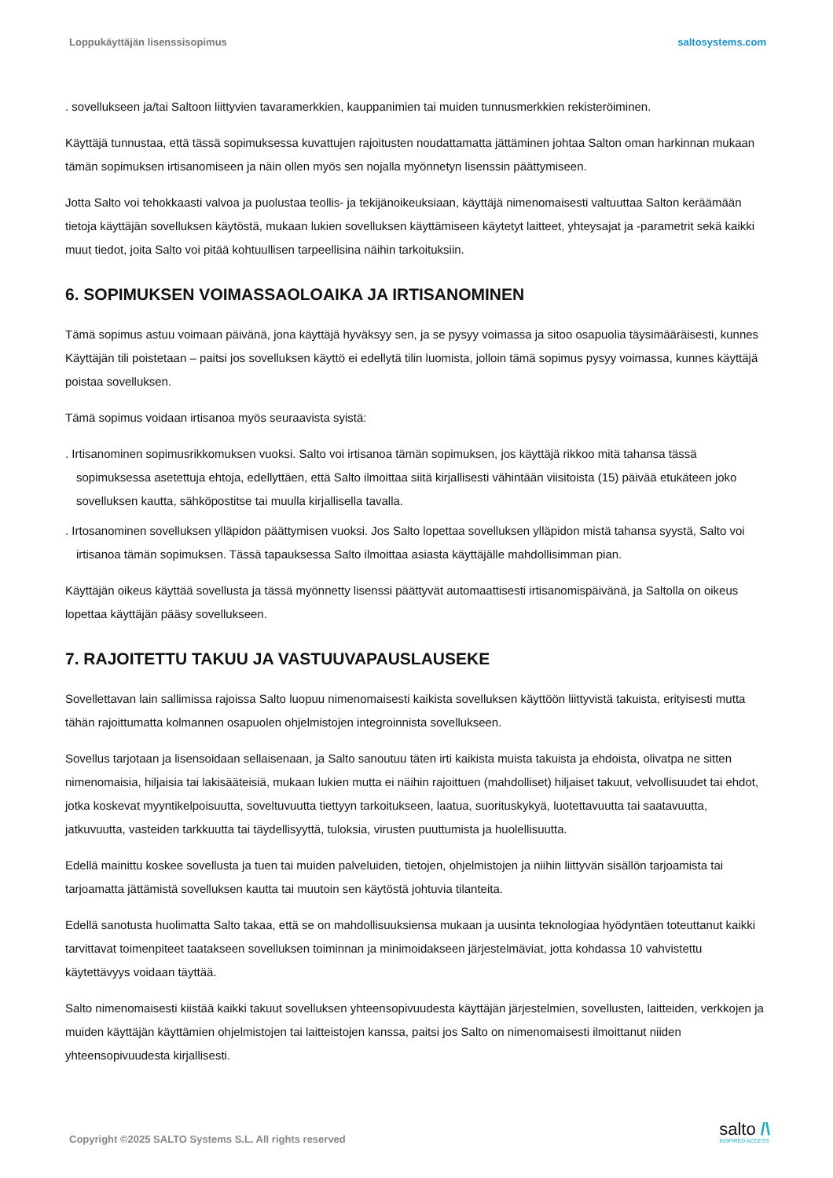Loppukäyttäjän lisenssisopimus saltosystems.com
. sovellukseen ja/tai Saltoon liittyvien tavaramerkkien, kauppanimien tai muiden tunnusmerkkien rekisteröiminen.
Käyttäjä tunnustaa, että tässä sopimuksessa kuvattujen rajoitusten noudattamatta jättäminen johtaa Salton oman harkinnan mukaan tämän sopimuksen irtisanomiseen ja näin ollen myös sen nojalla myönnetyn lisenssin päättymiseen.
Jotta Salto voi tehokkaasti valvoa ja puolustaa teollis- ja tekijänoikeuksiaan, käyttäjä nimenomaisesti valtuuttaa Salton keräämään tietoja käyttäjän sovelluksen käytöstä, mukaan lukien sovelluksen käyttämiseen käytetyt laitteet, yhteysajat ja -parametrit sekä kaikki muut tiedot, joita Salto voi pitää kohtuullisen tarpeellisina näihin tarkoituksiin.
6. SOPIMUKSEN VOIMASSAOLOAIKA JA IRTISANOMINEN
Tämä sopimus astuu voimaan päivänä, jona käyttäjä hyväksyy sen, ja se pysyy voimassa ja sitoo osapuolia täysimääräisesti, kunnes Käyttäjän tili poistetaan – paitsi jos sovelluksen käyttö ei edellytä tilin luomista, jolloin tämä sopimus pysyy voimassa, kunnes käyttäjä poistaa sovelluksen.
Tämä sopimus voidaan irtisanoa myös seuraavista syistä:
. Irtisanominen sopimusrikkomuksen vuoksi. Salto voi irtisanoa tämän sopimuksen, jos käyttäjä rikkoo mitä tahansa tässä sopimuksessa asetettuja ehtoja, edellyttäen, että Salto ilmoittaa siitä kirjallisesti vähintään viisitoista (15) päivää etukäteen joko sovelluksen kautta, sähköpostitse tai muulla kirjallisella tavalla.
. Irtosanominen sovelluksen ylläpidon päättymisen vuoksi. Jos Salto lopettaa sovelluksen ylläpidon mistä tahansa syystä, Salto voi irtisanoa tämän sopimuksen. Tässä tapauksessa Salto ilmoittaa asiasta käyttäjälle mahdollisimman pian.
Käyttäjän oikeus käyttää sovellusta ja tässä myönnetty lisenssi päättyvät automaattisesti irtisanomispäivänä, ja Saltolla on oikeus lopettaa käyttäjän pääsy sovellukseen.
7. RAJOITETTU TAKUU JA VASTUUVAPAUSLAUSEKE
Sovellettavan lain sallimissa rajoissa Salto luopuu nimenomaisesti kaikista sovelluksen käyttöön liittyvistä takuista, erityisesti mutta tähän rajoittumatta kolmannen osapuolen ohjelmistojen integroinnista sovellukseen.
Sovellus tarjotaan ja lisensoidaan sellaisenaan, ja Salto sanoutuu täten irti kaikista muista takuista ja ehdoista, olivatpa ne sitten nimenomaisia, hiljaisia tai lakisääteisiä, mukaan lukien mutta ei näihin rajoittuen (mahdolliset) hiljaiset takuut, velvollisuudet tai ehdot, jotka koskevat myyntikelpoisuutta, soveltuvuutta tiettyyn tarkoitukseen, laatua, suorituskykyä, luotettavuutta tai saatavuutta, jatkuvuutta, vasteiden tarkkuutta tai täydellisyyttä, tuloksia, virusten puuttumista ja huolellisuutta.
Edellä mainittu koskee sovellusta ja tuen tai muiden palveluiden, tietojen, ohjelmistojen ja niihin liittyvän sisällön tarjoamista tai tarjoamatta jättämistä sovelluksen kautta tai muutoin sen käytöstä johtuvia tilanteita.
Edellä sanotusta huolimatta Salto takaa, että se on mahdollisuuksiensa mukaan ja uusinta teknologiaa hyödyntäen toteuttanut kaikki tarvittavat toimenpiteet taatakseen sovelluksen toiminnan ja minimoidakseen järjestelmäviat, jotta kohdassa 10 vahvistettu käytettävyys voidaan täyttää.
Salto nimenomaisesti kiistää kaikki takuut sovelluksen yhteensopivuudesta käyttäjän järjestelmien, sovellusten, laitteiden, verkkojen ja muiden käyttäjän käyttämien ohjelmistojen tai laitteistojen kanssa, paitsi jos Salto on nimenomaisesti ilmoittanut niiden yhteensopivuudesta kirjallisesti.
Copyright ©2025 SALTO Systems S.L. All rights reserved
salto /\
INSPIRED ACCESS